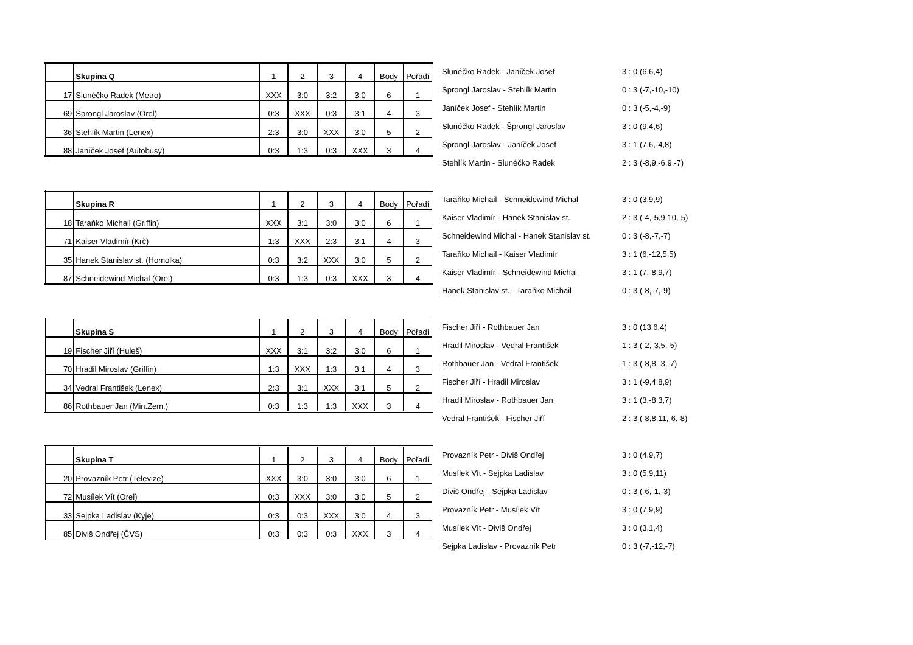| | Skupina Q | 1 | 2 | 3 | 4 | Body | Pořadí |
| 17 | Slunéčko Radek (Metro) | XXX | 3:0 | 3:2 | 3:0 | 6 | 1 |
| 69 | Šprongl Jaroslav (Orel) | 0:3 | XXX | 0:3 | 3:1 | 4 | 3 |
| 36 | Stehlík Martin (Lenex) | 2:3 | 3:0 | XXX | 3:0 | 5 | 2 |
| 88 | Janíček Josef (Autobusy) | 0:3 | 1:3 | 0:3 | XXX | 3 | 4 |
| Slunéčko Radek - Janíček Josef | 3 : 0 (6,6,4) |
| Šprongl Jaroslav - Stehlík Martin | 0 : 3 (-7,-10,-10) |
| Janíček Josef - Stehlík Martin | 0 : 3 (-5,-4,-9) |
| Slunéčko Radek - Šprongl Jaroslav | 3 : 0 (9,4,6) |
| Šprongl Jaroslav - Janíček Josef | 3 : 1 (7,6,-4,8) |
| Stehlík Martin - Slunéčko Radek | 2 : 3 (-8,9,-6,9,-7) |
| | Skupina R | 1 | 2 | 3 | 4 | Body | Pořadí |
| 18 | Taraňko Michail (Griffin) | XXX | 3:1 | 3:0 | 3:0 | 6 | 1 |
| 71 | Kaiser Vladimír (Krč) | 1:3 | XXX | 2:3 | 3:1 | 4 | 3 |
| 35 | Hanek Stanislav st. (Homolka) | 0:3 | 3:2 | XXX | 3:0 | 5 | 2 |
| 87 | Schneidewind Michal (Orel) | 0:3 | 1:3 | 0:3 | XXX | 3 | 4 |
| Taraňko Michail - Schneidewind Michal | 3 : 0 (3,9,9) |
| Kaiser Vladimír - Hanek Stanislav st. | 2 : 3 (-4,-5,9,10,-5) |
| Schneidewind Michal - Hanek Stanislav st. | 0 : 3 (-8,-7,-7) |
| Taraňko Michail - Kaiser Vladimír | 3 : 1 (6,-12,5,5) |
| Kaiser Vladimír - Schneidewind Michal | 3 : 1 (7,-8,9,7) |
| Hanek Stanislav st. - Taraňko Michail | 0 : 3 (-8,-7,-9) |
| | Skupina S | 1 | 2 | 3 | 4 | Body | Pořadí |
| 19 | Fischer Jiří (Huleš) | XXX | 3:1 | 3:2 | 3:0 | 6 | 1 |
| 70 | Hradil Miroslav (Griffin) | 1:3 | XXX | 1:3 | 3:1 | 4 | 3 |
| 34 | Vedral František (Lenex) | 2:3 | 3:1 | XXX | 3:1 | 5 | 2 |
| 86 | Rothbauer Jan (Min.Zem.) | 0:3 | 1:3 | 1:3 | XXX | 3 | 4 |
| Fischer Jiří - Rothbauer Jan | 3 : 0 (13,6,4) |
| Hradil Miroslav - Vedral František | 1 : 3 (-2,-3,5,-5) |
| Rothbauer Jan - Vedral František | 1 : 3 (-8,8,-3,-7) |
| Fischer Jiří - Hradil Miroslav | 3 : 1 (-9,4,8,9) |
| Hradil Miroslav - Rothbauer Jan | 3 : 1 (3,-8,3,7) |
| Vedral František - Fischer Jiří | 2 : 3 (-8,8,11,-6,-8) |
| | Skupina T | 1 | 2 | 3 | 4 | Body | Pořadí |
| 20 | Provazník Petr (Televize) | XXX | 3:0 | 3:0 | 3:0 | 6 | 1 |
| 72 | Musílek Vít (Orel) | 0:3 | XXX | 3:0 | 3:0 | 5 | 2 |
| 33 | Sejpka Ladislav (Kyje) | 0:3 | 0:3 | XXX | 3:0 | 4 | 3 |
| 85 | Diviš Ondřej (ČVS) | 0:3 | 0:3 | 0:3 | XXX | 3 | 4 |
| Provazník Petr - Diviš Ondřej | 3 : 0 (4,9,7) |
| Musílek Vít - Sejpka Ladislav | 3 : 0 (5,9,11) |
| Diviš Ondřej - Sejpka Ladislav | 0 : 3 (-6,-1,-3) |
| Provazník Petr - Musílek Vít | 3 : 0 (7,9,9) |
| Musílek Vít - Diviš Ondřej | 3 : 0 (3,1,4) |
| Sejpka Ladislav - Provazník Petr | 0 : 3 (-7,-12,-7) |